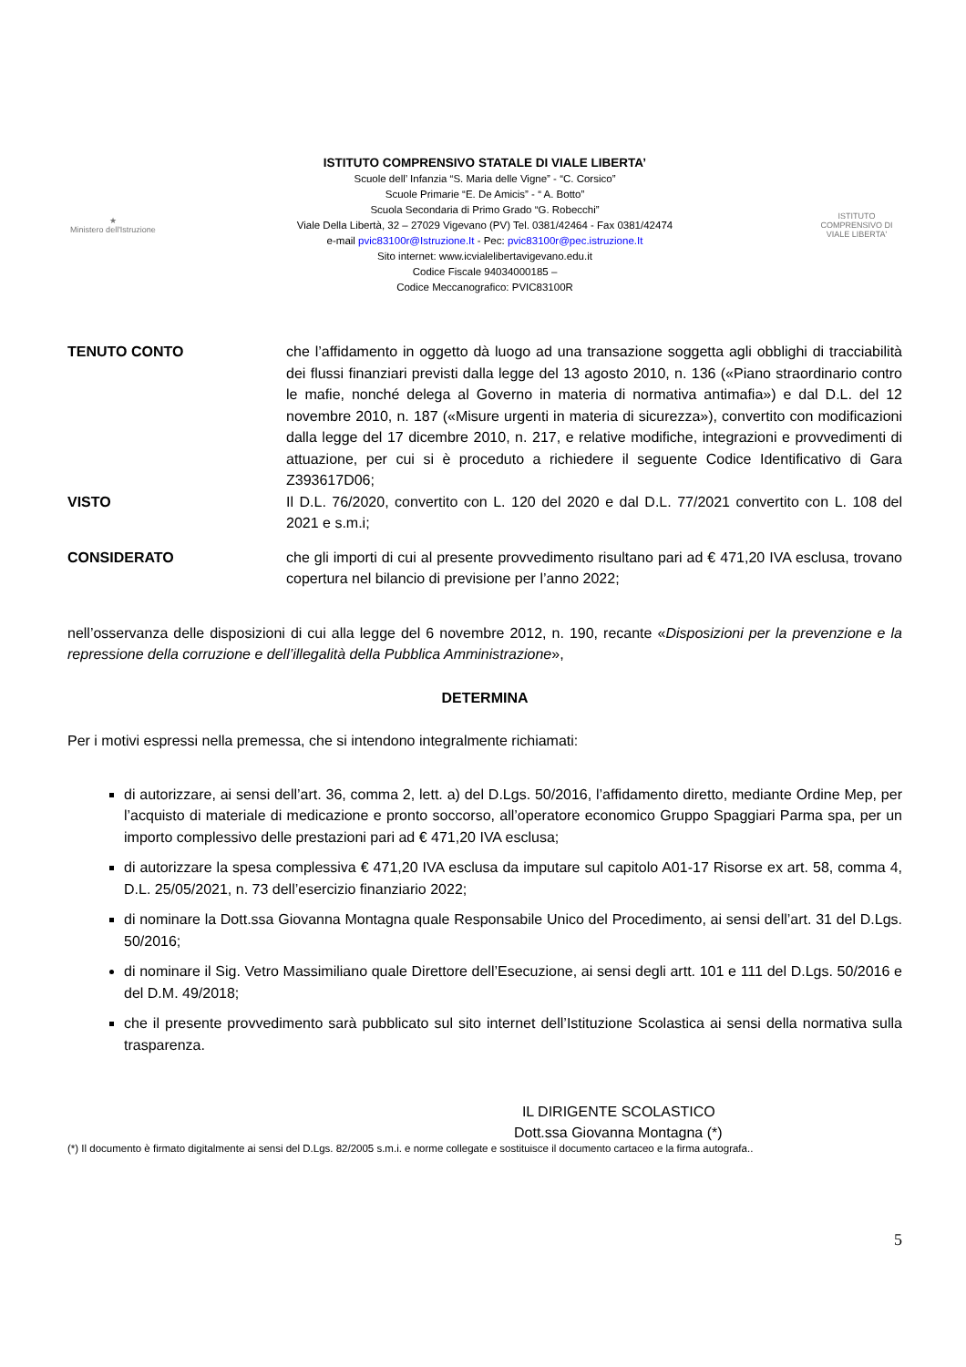★
Ministero dell'Istruzione
ISTITUTO COMPRENSIVO STATALE DI VIALE LIBERTA’
Scuole dell’ Infanzia “S. Maria delle Vigne” - “C. Corsico”
Scuole Primarie “E. De Amicis” - “ A. Botto”
Scuola Secondaria di Primo Grado “G. Robecchi”
Viale Della Libertà, 32 – 27029 Vigevano (PV) Tel. 0381/42464 - Fax 0381/42474
e-mail pvic83100r@Istruzione.It - Pec: pvic83100r@pec.istruzione.It
Sito internet: www.icvialelibertavigevano.edu.it
Codice Fiscale 94034000185 –
Codice Meccanografico: PVIC83100R
ISTITUTO COMPRENSIVO DI VIALE LIBERTA'
TENUTO CONTO che l’affidamento in oggetto dà luogo ad una transazione soggetta agli obblighi di tracciabilità dei flussi finanziari previsti dalla legge del 13 agosto 2010, n. 136 («Piano straordinario contro le mafie, nonché delega al Governo in materia di normativa antimafia») e dal D.L. del 12 novembre 2010, n. 187 («Misure urgenti in materia di sicurezza»), convertito con modificazioni dalla legge del 17 dicembre 2010, n. 217, e relative modifiche, integrazioni e provvedimenti di attuazione, per cui si è proceduto a richiedere il seguente Codice Identificativo di Gara Z393617D06;
VISTO Il D.L. 76/2020, convertito con L. 120 del 2020 e dal D.L. 77/2021 convertito con L. 108 del 2021 e s.m.i;
CONSIDERATO che gli importi di cui al presente provvedimento risultano pari ad € 471,20 IVA esclusa, trovano copertura nel bilancio di previsione per l’anno 2022;
nell’osservanza delle disposizioni di cui alla legge del 6 novembre 2012, n. 190, recante «Disposizioni per la prevenzione e la repressione della corruzione e dell’illegalità della Pubblica Amministrazione»,
DETERMINA
Per i motivi espressi nella premessa, che si intendono integralmente richiamati:
di autorizzare, ai sensi dell’art. 36, comma 2, lett. a) del D.Lgs. 50/2016, l’affidamento diretto, mediante Ordine Mep, per l’acquisto di materiale di medicazione e pronto soccorso, all’operatore economico Gruppo Spaggiari Parma spa, per un importo complessivo delle prestazioni pari ad € 471,20 IVA esclusa;
di autorizzare la spesa complessiva € 471,20 IVA esclusa da imputare sul capitolo A01-17 Risorse ex art. 58, comma 4, D.L. 25/05/2021, n. 73 dell’esercizio finanziario 2022;
di nominare la Dott.ssa Giovanna Montagna quale Responsabile Unico del Procedimento, ai sensi dell’art. 31 del D.Lgs. 50/2016;
di nominare il Sig. Vetro Massimiliano quale Direttore dell’Esecuzione, ai sensi degli artt. 101 e 111 del D.Lgs. 50/2016 e del D.M. 49/2018;
che il presente provvedimento sarà pubblicato sul sito internet dell’Istituzione Scolastica ai sensi della normativa sulla trasparenza.
IL DIRIGENTE SCOLASTICO
Dott.ssa Giovanna Montagna (*)
(*) Il documento è firmato digitalmente ai sensi del D.Lgs. 82/2005 s.m.i. e norme collegate e sostituisce il documento cartaceo e la firma autografa..
5